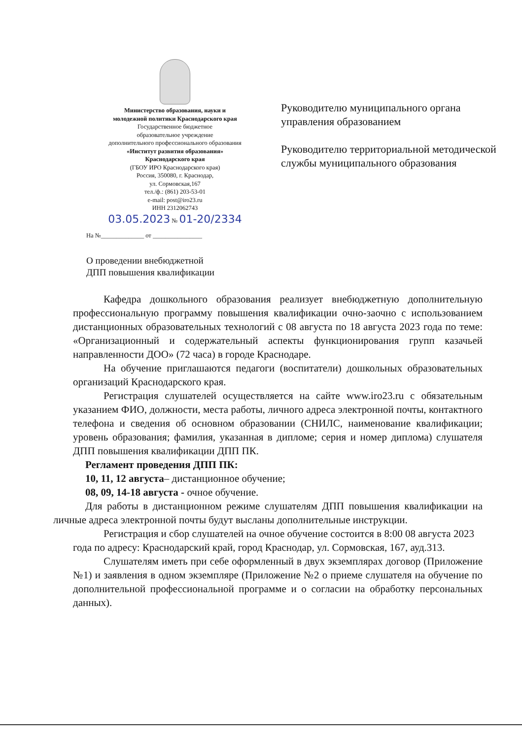Министерство образования, науки и
молодежной политики Краснодарского края
Государственное бюджетное
образовательное учреждение
дополнительного профессионального образования
«Институт развития образования»
Краснодарского края
(ГБОУ ИРО Краснодарского края)
Россия, 350080, г. Краснодар,
ул. Сормовская,167
тел./ф.: (861) 203-53-01
e-mail: post@iro23.ru
ИНН 2312062743
03.05.2023 № 01-20/2334
На №______________ от ________________
Руководителю муниципального органа управления образованием
Руководителю территориальной методической службы муниципального образования
О проведении внебюджетной
ДПП повышения квалификации
Кафедра дошкольного образования реализует внебюджетную дополнительную профессиональную программу повышения квалификации очно-заочно с использованием дистанционных образовательных технологий с 08 августа по 18 августа 2023 года по теме: «Организационный и содержательный аспекты функционирования групп казачьей направленности ДОО» (72 часа) в городе Краснодаре.
На обучение приглашаются педагоги (воспитатели) дошкольных образовательных организаций Краснодарского края.
Регистрация слушателей осуществляется на сайте www.iro23.ru с обязательным указанием ФИО, должности, места работы, личного адреса электронной почты, контактного телефона и сведения об основном образовании (СНИЛС, наименование квалификации; уровень образования; фамилия, указанная в дипломе; серия и номер диплома) слушателя ДПП повышения квалификации ДПП ПК.
Регламент проведения ДПП ПК:
10, 11, 12 августа– дистанционное обучение;
08, 09, 14-18 августа - очное обучение.
Для работы в дистанционном режиме слушателям ДПП повышения квалификации на личные адреса электронной почты будут высланы дополнительные инструкции.
Регистрация и сбор слушателей на очное обучение состоится в 8:00 08 августа 2023 года по адресу: Краснодарский край, город Краснодар, ул. Сормовская, 167, ауд.313.
Слушателям иметь при себе оформленный в двух экземплярах договор (Приложение №1) и заявления в одном экземпляре (Приложение №2 о приеме слушателя на обучение по дополнительной профессиональной программе и о согласии на обработку персональных данных).